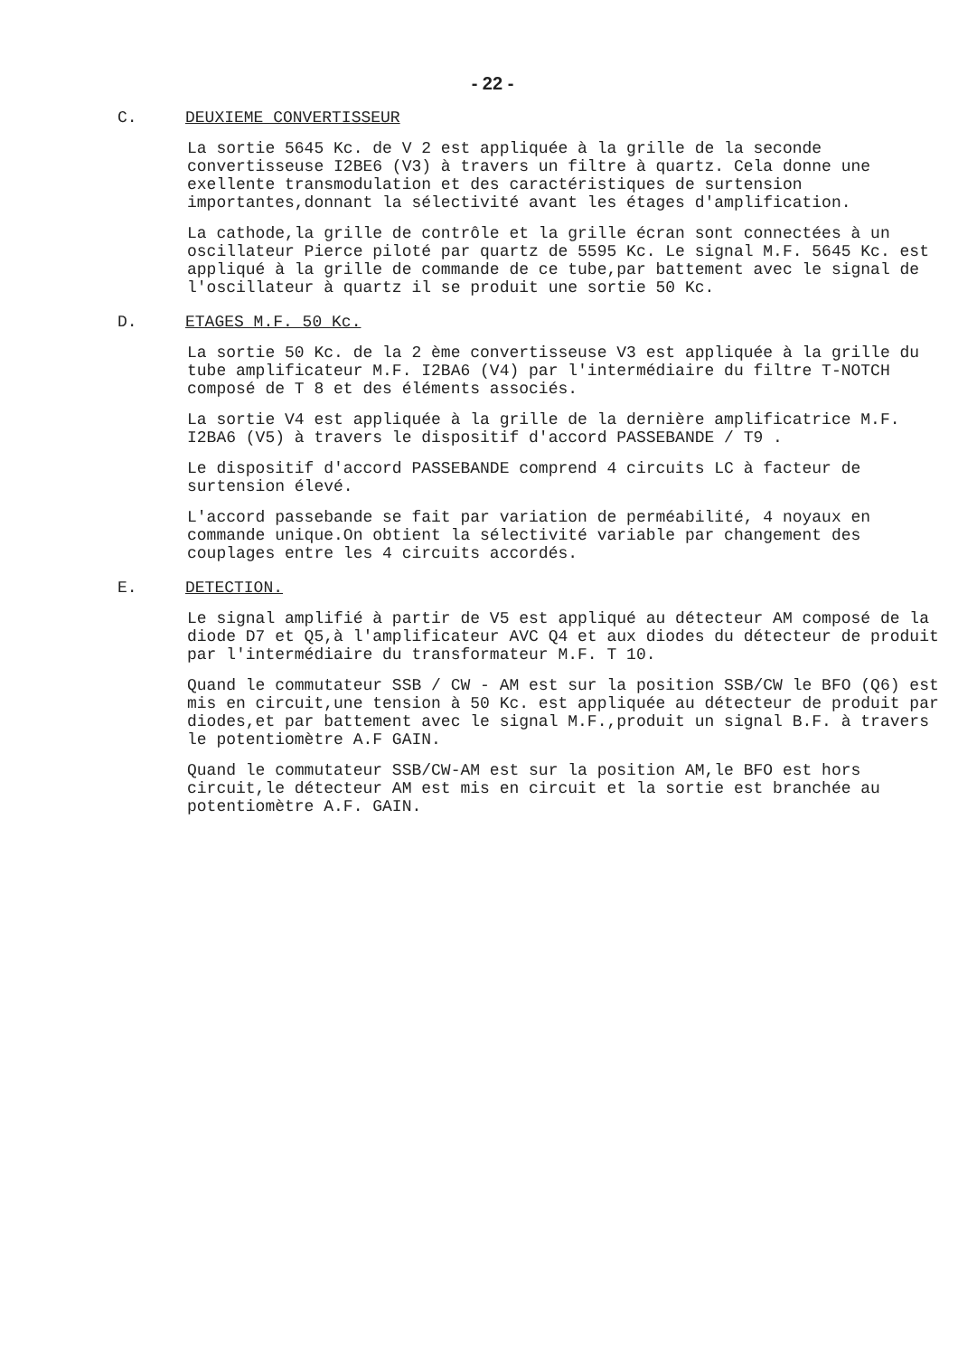- 22 -
C. DEUXIEME CONVERTISSEUR
La sortie 5645 Kc. de V 2 est appliquée à la grille de la seconde convertisseuse I2BE6 (V3) à travers un filtre à quartz. Cela donne une exellente transmodulation et des caractéristiques de surtension importantes,donnant la sélectivité avant les étages d'amplification.
La cathode,la grille de contrôle et la grille écran sont connectées à un oscillateur Pierce piloté par quartz de 5595 Kc. Le signal M.F. 5645 Kc. est appliqué à la grille de commande de ce tube,par battement avec le signal de l'oscillateur à quartz il se produit une sortie 50 Kc.
D. ETAGES M.F. 50 Kc.
La sortie 50 Kc. de la 2 ème convertisseuse V3 est appliquée à la grille du tube amplificateur M.F. I2BA6 (V4) par l'intermédiaire du filtre T-NOTCH composé de T 8 et des éléments associés.
La sortie V4 est appliquée à la grille de la dernière amplificatrice M.F. I2BA6 (V5) à travers le dispositif d'accord PASSEBANDE / T9 .
Le dispositif d'accord PASSEBANDE comprend 4 circuits LC à facteur de surtension élevé.
L'accord passebande se fait par variation de perméabilité, 4 noyaux en commande unique.On obtient la sélectivité variable par changement des couplages entre les 4 circuits accordés.
E. DETECTION.
Le signal amplifié à partir de V5 est appliqué au détecteur AM composé de la diode D7 et Q5,à l'amplificateur AVC Q4 et aux diodes du détecteur de produit par l'intermédiaire du transformateur M.F. T 10.
Quand le commutateur SSB / CW - AM est sur la position SSB/CW le BFO (Q6) est mis en circuit,une tension à 50 Kc. est appliquée au détecteur de produit par diodes,et par battement avec le signal M.F.,produit un signal B.F. à travers le potentiomètre A.F GAIN.
Quand le commutateur SSB/CW-AM est sur la position AM,le BFO est hors circuit,le détecteur AM est mis en circuit et la sortie est branchée au potentiomètre A.F. GAIN.